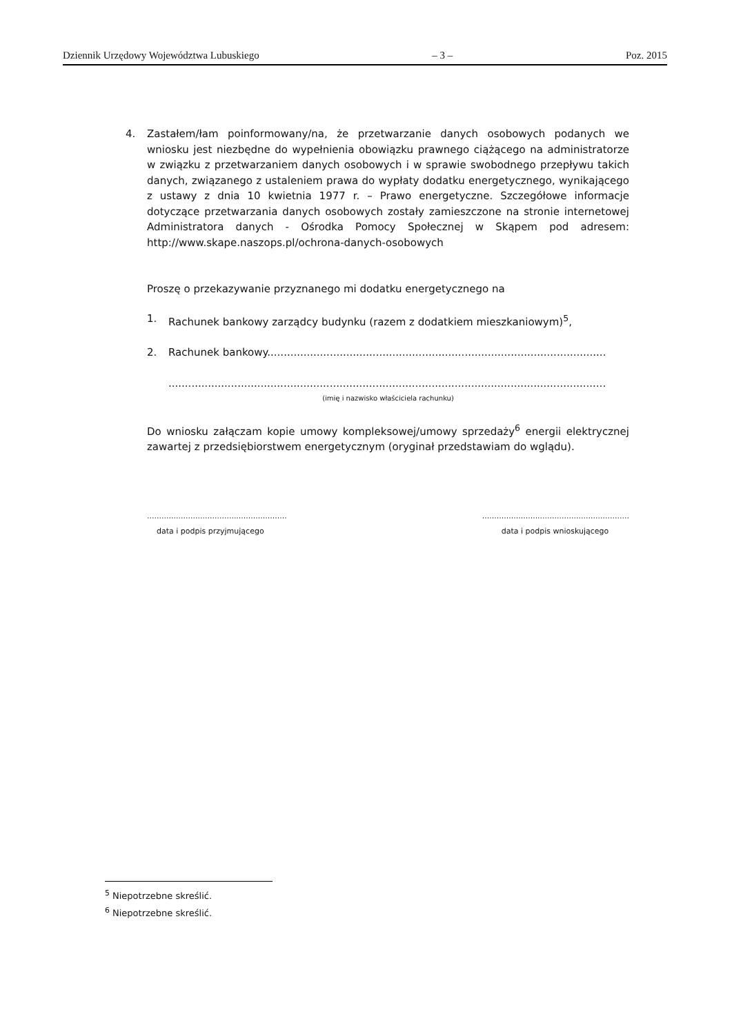Dziennik Urzędowy Województwa Lubuskiego – 3 – Poz. 2015
4. Zastałem/łam poinformowany/na, że przetwarzanie danych osobowych podanych we wniosku jest niezbędne do wypełnienia obowiązku prawnego ciążącego na administratorze w związku z przetwarzaniem danych osobowych i w sprawie swobodnego przepływu takich danych, związanego z ustaleniem prawa do wypłaty dodatku energetycznego, wynikającego z ustawy z dnia 10 kwietnia 1977 r. – Prawo energetyczne. Szczegółowe informacje dotyczące przetwarzania danych osobowych zostały zamieszczone na stronie internetowej Administratora danych - Ośrodka Pomocy Społecznej w Skąpem pod adresem: http://www.skape.naszops.pl/ochrona-danych-osobowych
Proszę o przekazywanie przyznanego mi dodatku energetycznego na
1. Rachunek bankowy zarządcy budynku (razem z dodatkiem mieszkaniowym)<sup>5</sup>,
2. Rachunek bankowy.......................................................................................................
.....................................................................................................................................
(imię i nazwisko właściciela rachunku)
Do wniosku załączam kopie umowy kompleksowej/umowy sprzedaży<sup>6</sup> energii elektrycznej zawartej z przedsiębiorstwem energetycznym (oryginał przedstawiam do wglądu).
..........................................................
data i podpis przyjmującego
.............................................................
data i podpis wnioskującego
<sup>5</sup> Niepotrzebne skreślić.
<sup>6</sup> Niepotrzebne skreślić.